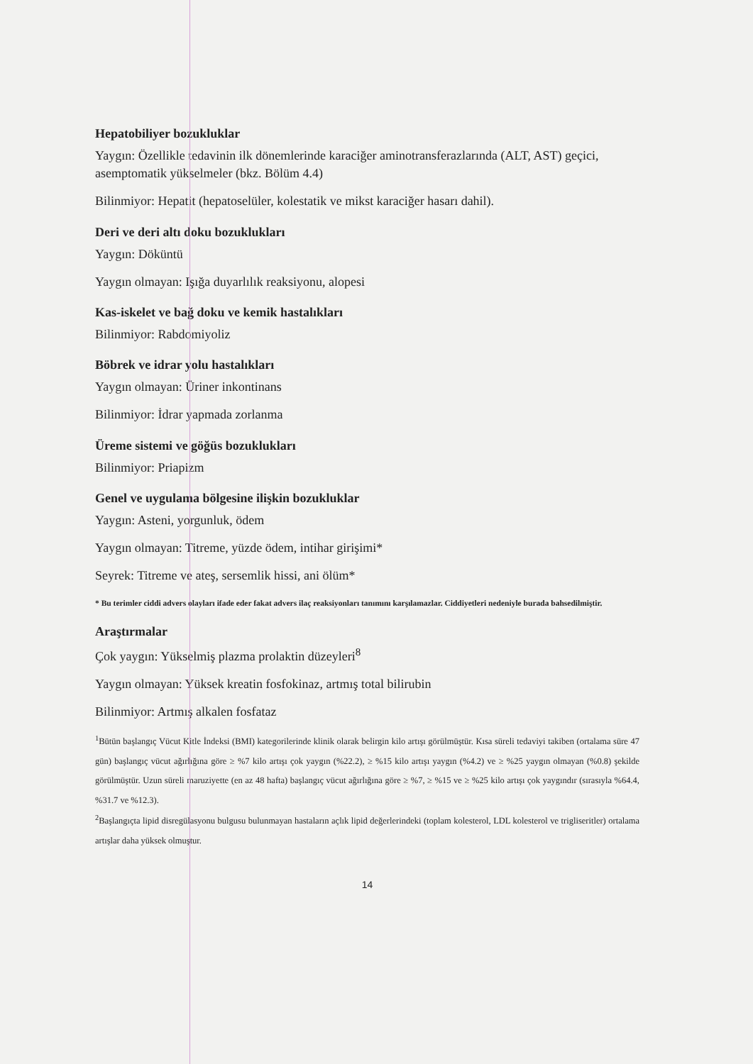Hepatobiliyer bozukluklar
Yaygın: Özellikle tedavinin ilk dönemlerinde karaciğer aminotransferazlarında (ALT, AST) geçici, asemptomatik yükselmeler (bkz. Bölüm 4.4)
Bilinmiyor: Hepatit (hepatoselüler, kolestatik ve mikst karaciğer hasarı dahil).
Deri ve deri altı doku bozuklukları
Yaygın: Döküntü
Yaygın olmayan: Işığa duyarlılık reaksiyonu, alopesi
Kas-iskelet ve bağ doku ve kemik hastalıkları
Bilinmiyor: Rabdomiyoliz
Böbrek ve idrar yolu hastalıkları
Yaygın olmayan: Üriner inkontinans
Bilinmiyor: İdrar yapmada zorlanma
Üreme sistemi ve göğüs bozuklukları
Bilinmiyor: Priapizm
Genel ve uygulama bölgesine ilişkin bozukluklar
Yaygın: Asteni, yorgunluk, ödem
Yaygın olmayan: Titreme, yüzde ödem, intihar girişimi*
Seyrek: Titreme ve ateş, sersemlik hissi, ani ölüm*
* Bu terimler ciddi advers olayları ifade eder fakat advers ilaç reaksiyonları tanımını karşılamazlar. Ciddiyetleri nedeniyle burada bahsedilmiştir.
Araştırmalar
Çok yaygın: Yükselmiş plazma prolaktin düzeyleri<sup>8</sup>
Yaygın olmayan: Yüksek kreatin fosfokinaz, artmış total bilirubin
Bilinmiyor: Artmış alkalen fosfataz
<sup>1</sup> Bütün başlangıç Vücut Kitle İndeksi (BMI) kategorilerinde klinik olarak belirgin kilo artışı görülmüştür. Kısa süreli tedaviyi takiben (ortalama süre 47 gün) başlangıç vücut ağırlığına göre ≥ %7 kilo artışı çok yaygın (%22.2), ≥ %15 kilo artışı yaygın (%4.2) ve ≥ %25 yaygın olmayan (%0.8) şekilde görülmüştür. Uzun süreli maruziyette (en az 48 hafta) başlangıç vücut ağırlığına göre ≥ %7, ≥ %15 ve ≥ %25 kilo artışı çok yaygındır (sırasıyla %64.4, %31.7 ve %12.3).
<sup>2</sup> Başlangıçta lipid disregülasyonu bulgusu bulunmayan hastaların açlık lipid değerlerindeki (toplam kolesterol, LDL kolesterol ve trigliseritler) ortalama artışlar daha yüksek olmuştur.
14